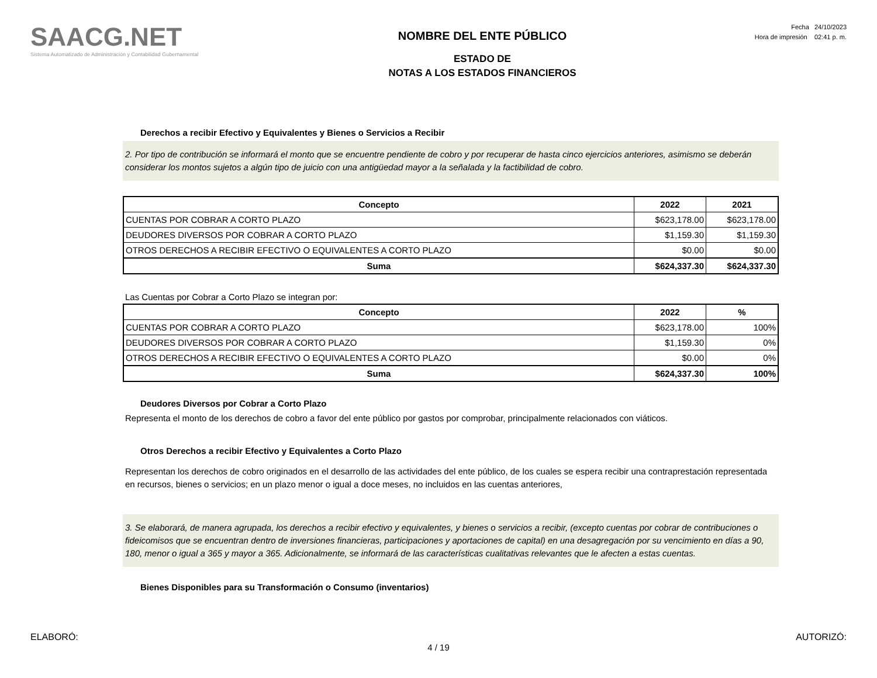SAACG.NET
Sistema Automatizado de Administración y Contabilidad Gubernamental
NOMBRE DEL ENTE PÚBLICO
ESTADO DE
NOTAS A LOS ESTADOS FINANCIEROS
Fecha 24/10/2023
Hora de impresión 02:41 p. m.
Derechos a recibir Efectivo y Equivalentes y Bienes o Servicios a Recibir
2. Por tipo de contribución se informará el monto que se encuentre pendiente de cobro y por recuperar de hasta cinco ejercicios anteriores, asimismo se deberán considerar los montos sujetos a algún tipo de juicio con una antigüedad mayor a la señalada y la factibilidad de cobro.
| Concepto | 2022 | 2021 |
| --- | --- | --- |
| CUENTAS POR COBRAR A CORTO PLAZO | $623,178.00 | $623,178.00 |
| DEUDORES DIVERSOS POR COBRAR A CORTO PLAZO | $1,159.30 | $1,159.30 |
| OTROS DERECHOS A RECIBIR EFECTIVO O EQUIVALENTES A CORTO PLAZO | $0.00 | $0.00 |
| Suma | $624,337.30 | $624,337.30 |
Las Cuentas por Cobrar a Corto Plazo se integran por:
| Concepto | 2022 | % |
| --- | --- | --- |
| CUENTAS POR COBRAR A CORTO PLAZO | $623,178.00 | 100% |
| DEUDORES DIVERSOS POR COBRAR A CORTO PLAZO | $1,159.30 | 0% |
| OTROS DERECHOS A RECIBIR EFECTIVO O EQUIVALENTES A CORTO PLAZO | $0.00 | 0% |
| Suma | $624,337.30 | 100% |
Deudores Diversos por Cobrar a Corto Plazo
Representa el monto de los derechos de cobro a favor del ente público por gastos por comprobar, principalmente relacionados con viáticos.
Otros Derechos a recibir Efectivo y Equivalentes a Corto Plazo
Representan los derechos de cobro originados en el desarrollo de las actividades del ente público, de los cuales se espera recibir una contraprestación representada en recursos, bienes o servicios; en un plazo menor o igual a doce meses, no incluidos en las cuentas anteriores,
3. Se elaborará, de manera agrupada, los derechos a recibir efectivo y equivalentes, y bienes o servicios a recibir, (excepto cuentas por cobrar de contribuciones o fideicomisos que se encuentran dentro de inversiones financieras, participaciones y aportaciones de capital) en una desagregación por su vencimiento en días a 90, 180, menor o igual a 365 y mayor a 365. Adicionalmente, se informará de las características cualitativas relevantes que le afecten a estas cuentas.
Bienes Disponibles para su Transformación o Consumo (inventarios)
ELABORÓ: AUTORIZÓ:
4 / 19